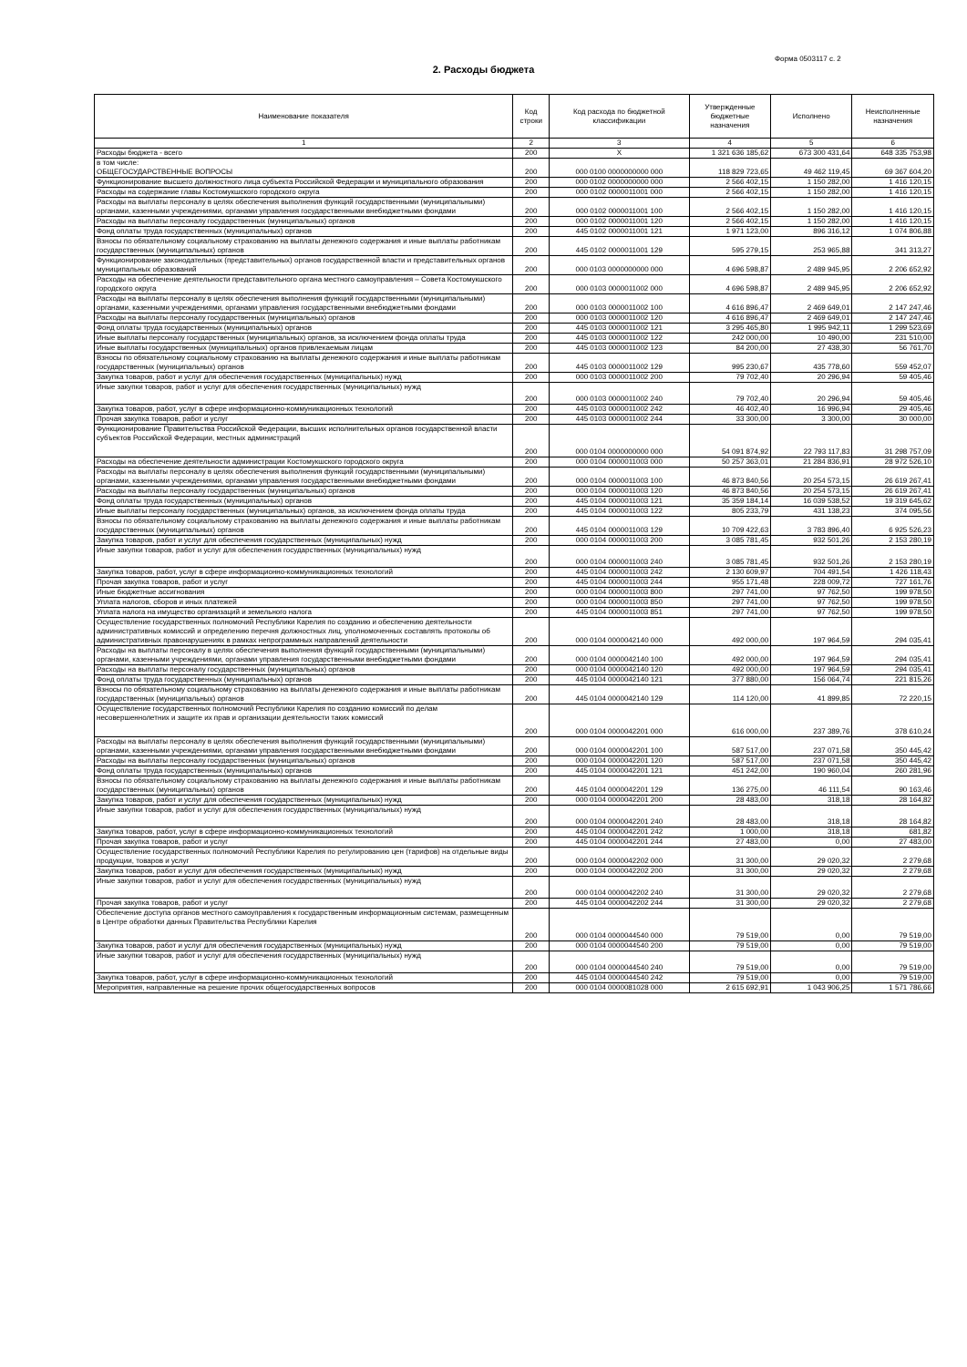Форма 0503117 с. 2
2. Расходы бюджета
| Наименование показателя | Код строки | Код расхода по бюджетной классификации | Утвержденные бюджетные назначения | Исполнено | Неисполненные назначения |
| --- | --- | --- | --- | --- | --- |
| 1 | 2 | 3 | 4 | 5 | 6 |
| Расходы бюджета - всего | 200 | X | 1 321 636 185,62 | 673 300 431,64 | 648 335 753,98 |
| в том числе: ОБЩЕГОСУДАРСТВЕННЫЕ ВОПРОСЫ | 200 | 000 0100 0000000000 000 | 118 829 723,65 | 49 462 119,45 | 69 367 604,20 |
| Функционирование высшего должностного лица субъекта Российской Федерации и муниципального образования | 200 | 000 0102 0000000000 000 | 2 566 402,15 | 1 150 282,00 | 1 416 120,15 |
| Расходы на содержание главы Костомукшского городского округа | 200 | 000 0102 0000011001 000 | 2 566 402,15 | 1 150 282,00 | 1 416 120,15 |
| Расходы на выплаты персоналу в целях обеспечения выполнения функций государственными (муниципальными) органами, казенными учреждениями, органами управления государственными внебюджетными фондами | 200 | 000 0102 0000011001 100 | 2 566 402,15 | 1 150 282,00 | 1 416 120,15 |
| Расходы на выплаты персоналу государственных (муниципальных) органов | 200 | 000 0102 0000011001 120 | 2 566 402,15 | 1 150 282,00 | 1 416 120,15 |
| Фонд оплаты труда государственных (муниципальных) органов | 200 | 445 0102 0000011001 121 | 1 971 123,00 | 896 316,12 | 1 074 806,88 |
| Взносы по обязательному социальному страхованию на выплаты денежного содержания и иные выплаты работникам государственных (муниципальных) органов | 200 | 445 0102 0000011001 129 | 595 279,15 | 253 965,88 | 341 313,27 |
| Функционирование законодательных (представительных) органов государственной власти и представительных органов муниципальных образований | 200 | 000 0103 0000000000 000 | 4 696 598,87 | 2 489 945,95 | 2 206 652,92 |
| Расходы на обеспечение деятельности представительного органа местного самоуправления – Совета Костомукшского городского округа | 200 | 000 0103 0000011002 000 | 4 696 598,87 | 2 489 945,95 | 2 206 652,92 |
| Расходы на выплаты персоналу в целях обеспечения выполнения функций государственными (муниципальными) органами, казенными учреждениями, органами управления государственными внебюджетными фондами | 200 | 000 0103 0000011002 100 | 4 616 896,47 | 2 469 649,01 | 2 147 247,46 |
| Расходы на выплаты персоналу государственных (муниципальных) органов | 200 | 000 0103 0000011002 120 | 4 616 896,47 | 2 469 649,01 | 2 147 247,46 |
| Фонд оплаты труда государственных (муниципальных) органов | 200 | 445 0103 0000011002 121 | 3 295 465,80 | 1 995 942,11 | 1 299 523,69 |
| Иные выплаты персоналу государственных (муниципальных) органов, за исключением фонда оплаты труда | 200 | 445 0103 0000011002 122 | 242 000,00 | 10 490,00 | 231 510,00 |
| Иные выплаты государственных (муниципальных) органов привлекаемым лицам | 200 | 445 0103 0000011002 123 | 84 200,00 | 27 438,30 | 56 761,70 |
| Взносы по обязательному социальному страхованию на выплаты денежного содержания и иные выплаты работникам государственных (муниципальных) органов | 200 | 445 0103 0000011002 129 | 995 230,67 | 435 778,60 | 559 452,07 |
| Закупка товаров, работ и услуг для обеспечения государственных (муниципальных) нужд | 200 | 000 0103 0000011002 200 | 79 702,40 | 20 296,94 | 59 405,46 |
| Иные закупки товаров, работ и услуг для обеспечения государственных (муниципальных) нужд | 200 | 000 0103 0000011002 240 | 79 702,40 | 20 296,94 | 59 405,46 |
| Закупка товаров, работ, услуг в сфере информационно-коммуникационных технологий | 200 | 445 0103 0000011002 242 | 46 402,40 | 16 996,94 | 29 405,46 |
| Прочая закупка товаров, работ и услуг | 200 | 445 0103 0000011002 244 | 33 300,00 | 3 300,00 | 30 000,00 |
| Функционирование Правительства Российской Федерации, высших исполнительных органов государственной власти субъектов Российской Федерации, местных администраций | 200 | 000 0104 0000000000 000 | 54 091 874,92 | 22 793 117,83 | 31 298 757,09 |
| Расходы на обеспечение деятельности администрации Костомукшского городского округа | 200 | 000 0104 0000011003 000 | 50 257 363,01 | 21 284 836,91 | 28 972 526,10 |
| Расходы на выплаты персоналу в целях обеспечения выполнения функций государственными (муниципальными) органами, казенными учреждениями, органами управления государственными внебюджетными фондами | 200 | 000 0104 0000011003 100 | 46 873 840,56 | 20 254 573,15 | 26 619 267,41 |
| Расходы на выплаты персоналу государственных (муниципальных) органов | 200 | 000 0104 0000011003 120 | 46 873 840,56 | 20 254 573,15 | 26 619 267,41 |
| Фонд оплаты труда государственных (муниципальных) органов | 200 | 445 0104 0000011003 121 | 35 359 184,14 | 16 039 538,52 | 19 319 645,62 |
| Иные выплаты персоналу государственных (муниципальных) органов, за исключением фонда оплаты труда | 200 | 445 0104 0000011003 122 | 805 233,79 | 431 138,23 | 374 095,56 |
| Взносы по обязательному социальному страхованию на выплаты денежного содержания и иные выплаты работникам государственных (муниципальных) органов | 200 | 445 0104 0000011003 129 | 10 709 422,63 | 3 783 896,40 | 6 925 526,23 |
| Закупка товаров, работ и услуг для обеспечения государственных (муниципальных) нужд | 200 | 000 0104 0000011003 200 | 3 085 781,45 | 932 501,26 | 2 153 280,19 |
| Иные закупки товаров, работ и услуг для обеспечения государственных (муниципальных) нужд | 200 | 000 0104 0000011003 240 | 3 085 781,45 | 932 501,26 | 2 153 280,19 |
| Закупка товаров, работ, услуг в сфере информационно-коммуникационных технологий | 200 | 445 0104 0000011003 242 | 2 130 609,97 | 704 491,54 | 1 426 118,43 |
| Прочая закупка товаров, работ и услуг | 200 | 445 0104 0000011003 244 | 955 171,48 | 228 009,72 | 727 161,76 |
| Иные бюджетные ассигнования | 200 | 000 0104 0000011003 800 | 297 741,00 | 97 762,50 | 199 978,50 |
| Уплата налогов, сборов и иных платежей | 200 | 000 0104 0000011003 850 | 297 741,00 | 97 762,50 | 199 978,50 |
| Уплата налога на имущество организаций и земельного налога | 200 | 445 0104 0000011003 851 | 297 741,00 | 97 762,50 | 199 978,50 |
| Осуществление государственных полномочий Республики Карелия по созданию и обеспечению деятельности административных комиссий и определению перечня должностных лиц, уполномоченных составлять протоколы об административных правонарушениях в рамках непрограммных направлений деятельности | 200 | 000 0104 0000042140 000 | 492 000,00 | 197 964,59 | 294 035,41 |
| Расходы на выплаты персоналу в целях обеспечения выполнения функций государственными (муниципальными) органами, казенными учреждениями, органами управления государственными внебюджетными фондами | 200 | 000 0104 0000042140 100 | 492 000,00 | 197 964,59 | 294 035,41 |
| Расходы на выплаты персоналу государственных (муниципальных) органов | 200 | 000 0104 0000042140 120 | 492 000,00 | 197 964,59 | 294 035,41 |
| Фонд оплаты труда государственных (муниципальных) органов | 200 | 445 0104 0000042140 121 | 377 880,00 | 156 064,74 | 221 815,26 |
| Взносы по обязательному социальному страхованию на выплаты денежного содержания и иные выплаты работникам государственных (муниципальных) органов | 200 | 445 0104 0000042140 129 | 114 120,00 | 41 899,85 | 72 220,15 |
| Осуществление государственных полномочий Республики Карелия по созданию комиссий по делам несовершеннолетних и защите их прав и организации деятельности таких комиссий | 200 | 000 0104 0000042201 000 | 616 000,00 | 237 389,76 | 378 610,24 |
| Расходы на выплаты персоналу в целях обеспечения выполнения функций государственными (муниципальными) органами, казенными учреждениями, органами управления государственными внебюджетными фондами | 200 | 000 0104 0000042201 100 | 587 517,00 | 237 071,58 | 350 445,42 |
| Расходы на выплаты персоналу государственных (муниципальных) органов | 200 | 000 0104 0000042201 120 | 587 517,00 | 237 071,58 | 350 445,42 |
| Фонд оплаты труда государственных (муниципальных) органов | 200 | 445 0104 0000042201 121 | 451 242,00 | 190 960,04 | 260 281,96 |
| Взносы по обязательному социальному страхованию на выплаты денежного содержания и иные выплаты работникам государственных (муниципальных) органов | 200 | 445 0104 0000042201 129 | 136 275,00 | 46 111,54 | 90 163,46 |
| Закупка товаров, работ и услуг для обеспечения государственных (муниципальных) нужд | 200 | 000 0104 0000042201 200 | 28 483,00 | 318,18 | 28 164,82 |
| Иные закупки товаров, работ и услуг для обеспечения государственных (муниципальных) нужд | 200 | 000 0104 0000042201 240 | 28 483,00 | 318,18 | 28 164,82 |
| Закупка товаров, работ, услуг в сфере информационно-коммуникационных технологий | 200 | 445 0104 0000042201 242 | 1 000,00 | 318,18 | 681,82 |
| Прочая закупка товаров, работ и услуг | 200 | 445 0104 0000042201 244 | 27 483,00 | 0,00 | 27 483,00 |
| Осуществление государственных полномочий Республики Карелия по регулированию цен (тарифов) на отдельные виды продукции, товаров и услуг | 200 | 000 0104 0000042202 000 | 31 300,00 | 29 020,32 | 2 279,68 |
| Закупка товаров, работ и услуг для обеспечения государственных (муниципальных) нужд | 200 | 000 0104 0000042202 200 | 31 300,00 | 29 020,32 | 2 279,68 |
| Иные закупки товаров, работ и услуг для обеспечения государственных (муниципальных) нужд | 200 | 000 0104 0000042202 240 | 31 300,00 | 29 020,32 | 2 279,68 |
| Прочая закупка товаров, работ и услуг | 200 | 445 0104 0000042202 244 | 31 300,00 | 29 020,32 | 2 279,68 |
| Обеспечение доступа органов местного самоуправления к государственным информационным системам, размещенным в Центре обработки данных Правительства Республики Карелия | 200 | 000 0104 0000044540 000 | 79 519,00 | 0,00 | 79 519,00 |
| Закупка товаров, работ и услуг для обеспечения государственных (муниципальных) нужд | 200 | 000 0104 0000044540 200 | 79 519,00 | 0,00 | 79 519,00 |
| Иные закупки товаров, работ и услуг для обеспечения государственных (муниципальных) нужд | 200 | 000 0104 0000044540 240 | 79 519,00 | 0,00 | 79 519,00 |
| Закупка товаров, работ, услуг в сфере информационно-коммуникационных технологий | 200 | 445 0104 0000044540 242 | 79 519,00 | 0,00 | 79 519,00 |
| Мероприятия, направленные на решение прочих общегосударственных вопросов | 200 | 000 0104 0000081028 000 | 2 615 692,91 | 1 043 906,25 | 1 571 786,66 |